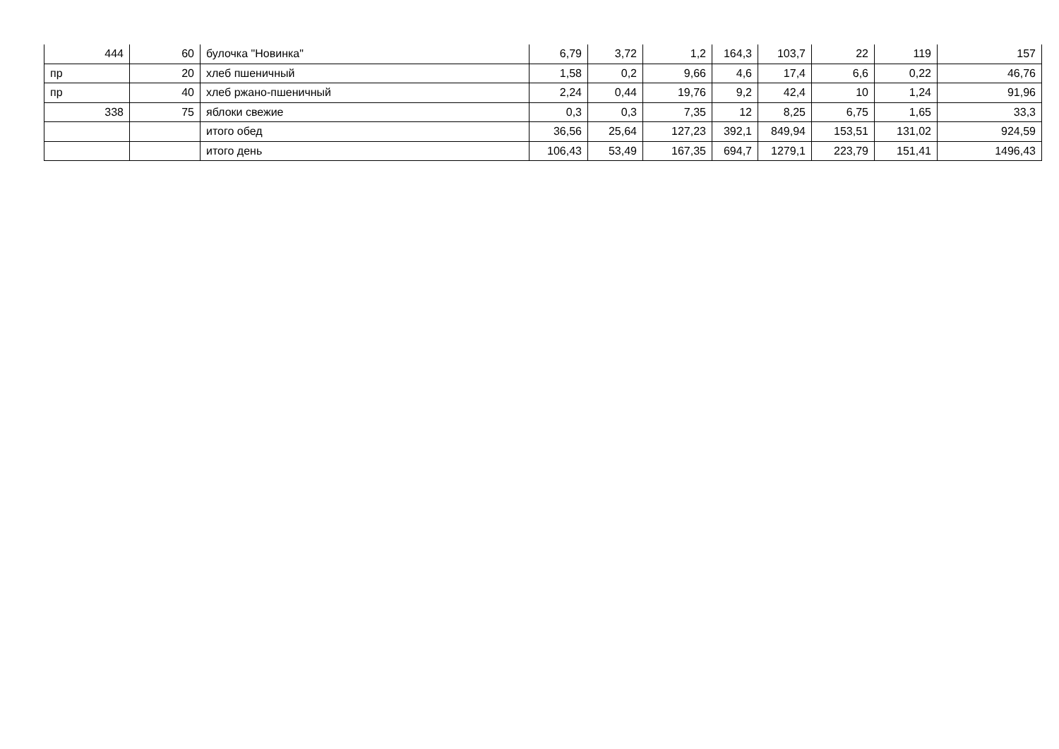| 444 | 60 | булочка "Новинка" | 6,79 | 3,72 | 1,2 | 164,3 | 103,7 | 22 | 119 | 157 |
| пр | 20 | хлеб пшеничный | 1,58 | 0,2 | 9,66 | 4,6 | 17,4 | 6,6 | 0,22 | 46,76 |
| пр | 40 | хлеб ржано-пшеничный | 2,24 | 0,44 | 19,76 | 9,2 | 42,4 | 10 | 1,24 | 91,96 |
| 338 | 75 | яблоки свежие | 0,3 | 0,3 | 7,35 | 12 | 8,25 | 6,75 | 1,65 | 33,3 |
| | | итого обед | 36,56 | 25,64 | 127,23 | 392,1 | 849,94 | 153,51 | 131,02 | 924,59 |
| | | итого день | 106,43 | 53,49 | 167,35 | 694,7 | 1279,1 | 223,79 | 151,41 | 1496,43 |